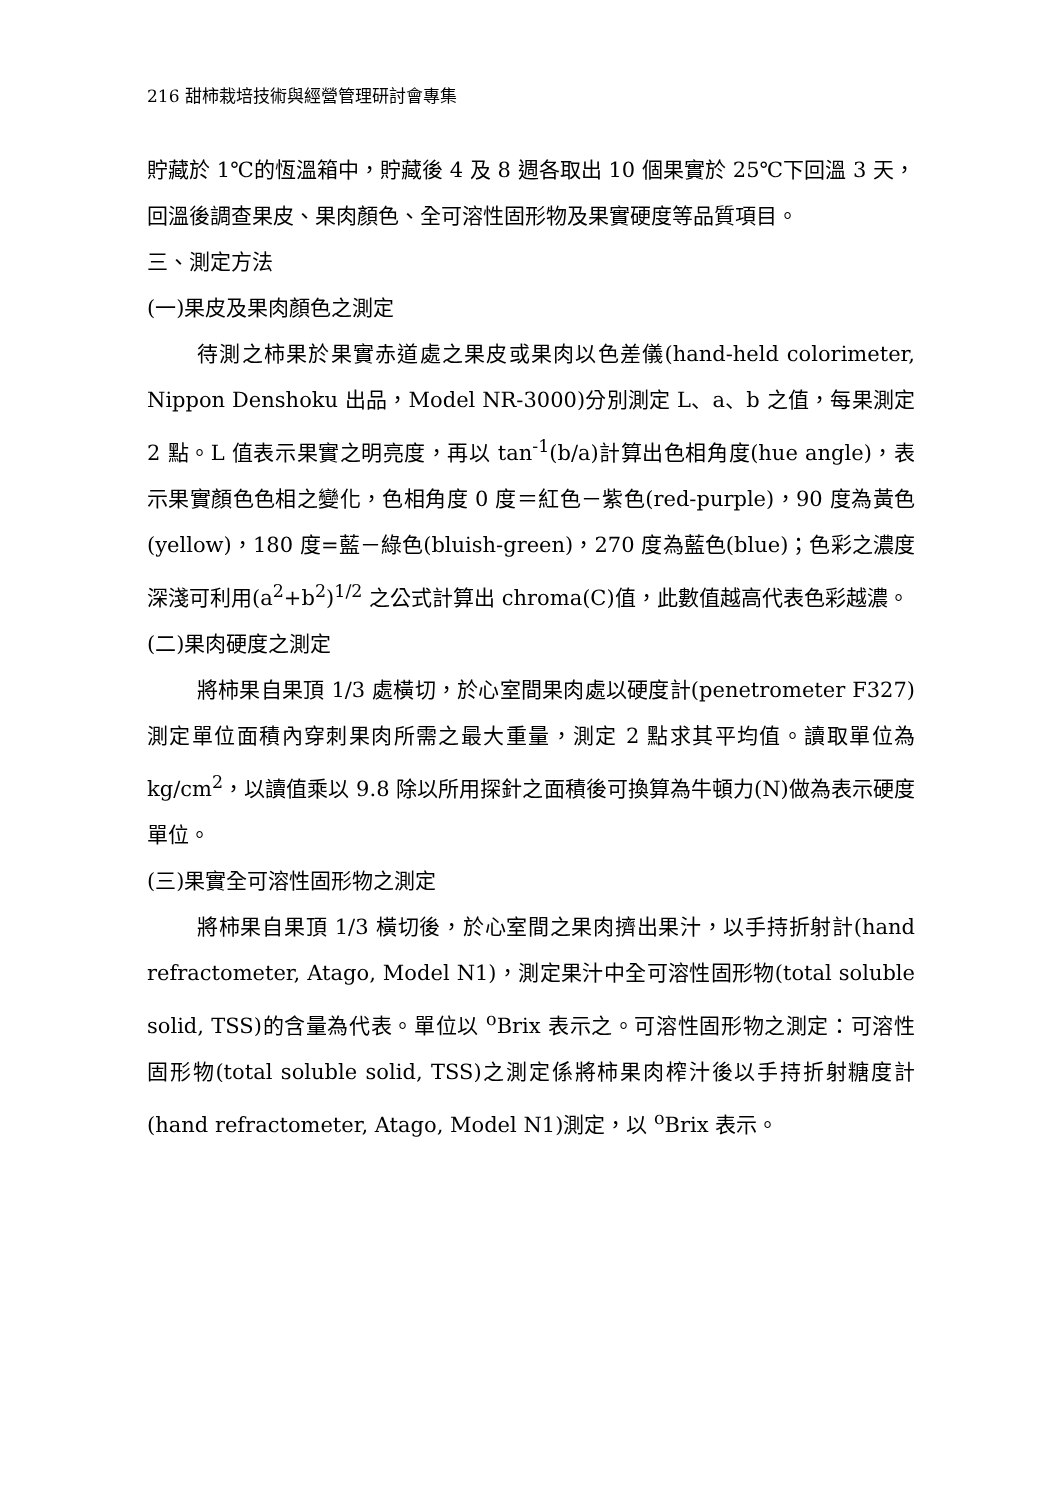216 甜柿栽培技術與經營管理研討會專集
貯藏於 1℃的恆溫箱中，貯藏後 4 及 8 週各取出 10 個果實於 25℃下回溫 3 天，回溫後調查果皮、果肉顏色、全可溶性固形物及果實硬度等品質項目。
三、測定方法
(一)果皮及果肉顏色之測定
待測之柿果於果實赤道處之果皮或果肉以色差儀(hand-held colorimeter, Nippon Denshoku 出品，Model NR-3000)分別測定 L、a、b 之值，每果測定 2 點。L 值表示果實之明亮度，再以 tan<sup>-1</sup>(b/a)計算出色相角度(hue angle)，表示果實顏色色相之變化，色相角度 0 度＝紅色－紫色(red-purple)，90 度為黃色(yellow)，180 度=藍－綠色(bluish-green)，270 度為藍色(blue)；色彩之濃度深淺可利用(a<sup>2</sup>+b<sup>2</sup>)<sup>1/2</sup> 之公式計算出 chroma(C)值，此數值越高代表色彩越濃。
(二)果肉硬度之測定
將柿果自果頂 1/3 處橫切，於心室間果肉處以硬度計(penetrometer F327)測定單位面積內穿刺果肉所需之最大重量，測定 2 點求其平均值。讀取單位為 kg/cm<sup>2</sup>，以讀值乘以 9.8 除以所用探針之面積後可換算為牛頓力(N)做為表示硬度單位。
(三)果實全可溶性固形物之測定
將柿果自果頂 1/3 橫切後，於心室間之果肉擠出果汁，以手持折射計(hand refractometer, Atago, Model N1)，測定果汁中全可溶性固形物(total soluble solid, TSS)的含量為代表。單位以 <sup>o</sup>Brix 表示之。可溶性固形物之測定：可溶性固形物(total soluble solid, TSS)之測定係將柿果肉榨汁後以手持折射糖度計(hand refractometer, Atago, Model N1)測定，以 <sup>o</sup>Brix 表示。